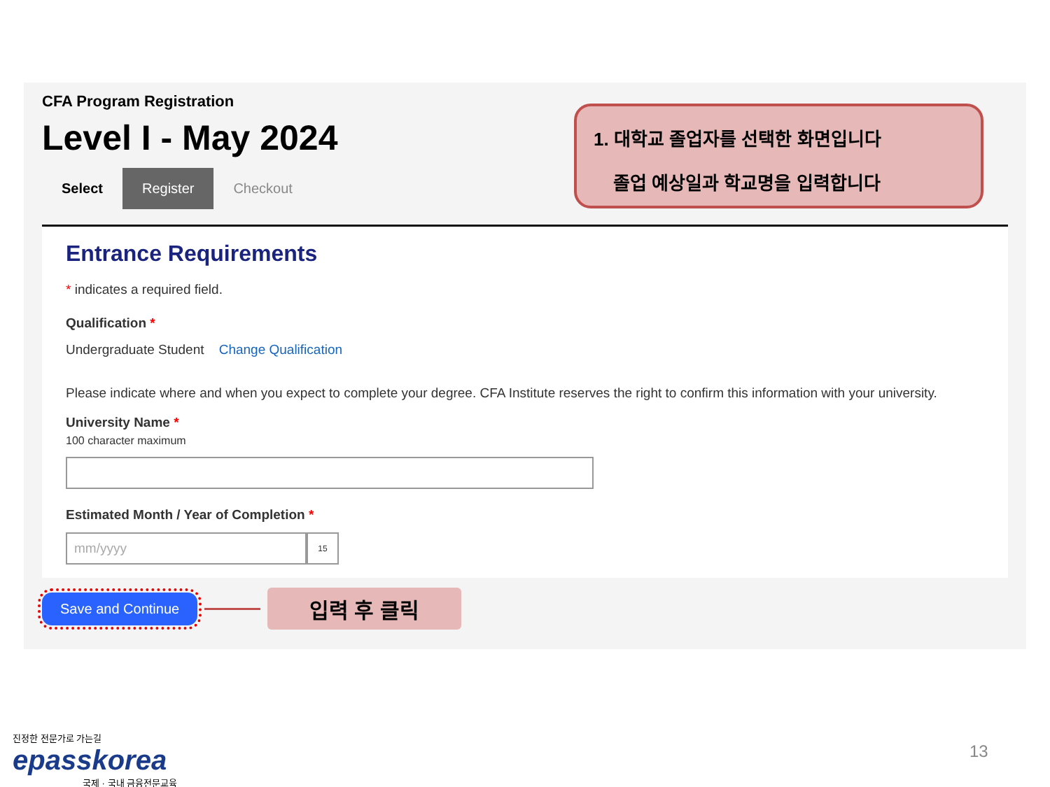CFA Program Registration
Level I - May 2024
Select Register Checkout
1. 대학교 졸업자를 선택한 화면입니다
졸업 예상일과 학교명을 입력합니다
Entrance Requirements
* indicates a required field.
Qualification *
Undergraduate Student Change Qualification
Please indicate where and when you expect to complete your degree. CFA Institute reserves the right to confirm this information with your university.
University Name *
100 character maximum
Estimated Month / Year of Completion *
mm/yyyy
15
Save and Continue
입력 후 클릭
진정한 전문가로 가는길
epasskorea
국제 · 국내 금융전문교육
13